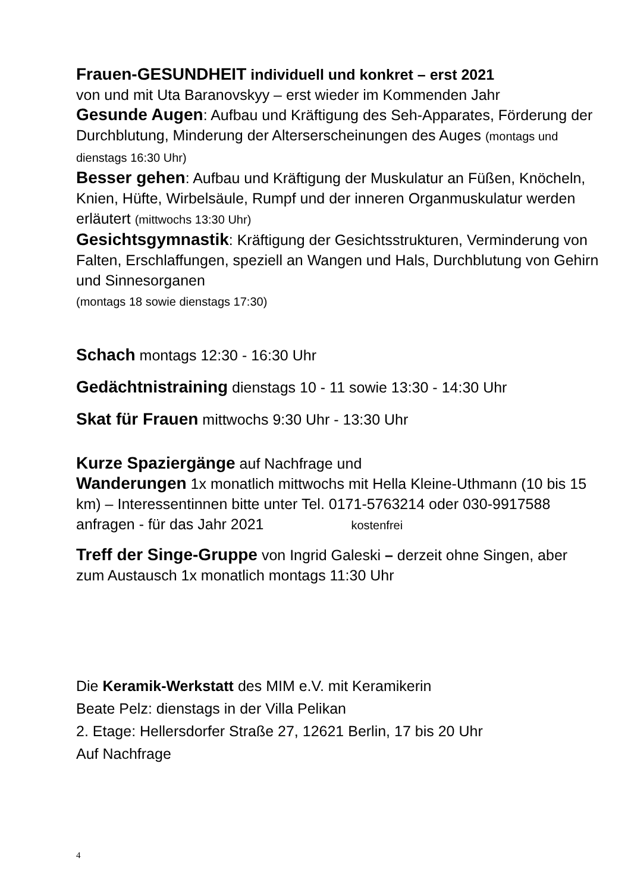Frauen-GESUNDHEIT individuell und konkret – erst 2021
von und mit Uta Baranovskyy – erst wieder im Kommenden Jahr
Gesunde Augen: Aufbau und Kräftigung des Seh-Apparates, Förderung der Durchblutung, Minderung der Alterserscheinungen des Auges (montags und dienstags 16:30 Uhr)
Besser gehen: Aufbau und Kräftigung der Muskulatur an Füßen, Knöcheln, Knien, Hüfte, Wirbelsäule, Rumpf und der inneren Organmuskulatur werden erläutert (mittwochs 13:30 Uhr)
Gesichtsgymnastik: Kräftigung der Gesichtsstrukturen, Verminderung von Falten, Erschlaffungen, speziell an Wangen und Hals, Durchblutung von Gehirn und Sinnesorganen
(montags 18 sowie dienstags 17:30)
Schach montags 12:30 - 16:30 Uhr
Gedächtnistraining dienstags 10 - 11 sowie 13:30 - 14:30 Uhr
Skat für Frauen mittwochs 9:30 Uhr - 13:30 Uhr
Kurze Spaziergänge auf Nachfrage und
Wanderungen 1x monatlich mittwochs mit Hella Kleine-Uthmann (10 bis 15 km) – Interessentinnen bitte unter Tel. 0171-5763214 oder 030-9917588 anfragen - für das Jahr 2021 kostenfrei
Treff der Singe-Gruppe von Ingrid Galeski – derzeit ohne Singen, aber zum Austausch 1x monatlich montags 11:30 Uhr
Die Keramik-Werkstatt des MIM e.V. mit Keramikerin
Beate Pelz: dienstags in der Villa Pelikan
2. Etage: Hellersdorfer Straße 27, 12621 Berlin, 17 bis 20 Uhr
Auf Nachfrage
4